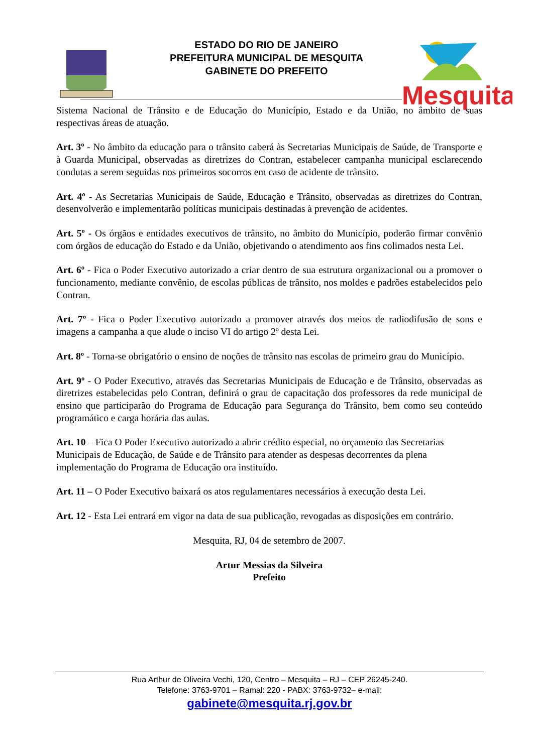ESTADO DO RIO DE JANEIRO
PREFEITURA MUNICIPAL DE MESQUITA
GABINETE DO PREFEITO
Mesquita
Sistema Nacional de Trânsito e de Educação do Município, Estado e da União, no âmbito de suas respectivas áreas de atuação.
Art. 3º - No âmbito da educação para o trânsito caberá às Secretarias Municipais de Saúde, de Transporte e à Guarda Municipal, observadas as diretrizes do Contran, estabelecer campanha municipal esclarecendo condutas a serem seguidas nos primeiros socorros em caso de acidente de trânsito.
Art. 4º - As Secretarias Municipais de Saúde, Educação e Trânsito, observadas as diretrizes do Contran, desenvolverão e implementarão políticas municipais destinadas à prevenção de acidentes.
Art. 5º - Os órgãos e entidades executivos de trânsito, no âmbito do Município, poderão firmar convênio com órgãos de educação do Estado e da União, objetivando o atendimento aos fins colimados nesta Lei.
Art. 6º - Fica o Poder Executivo autorizado a criar dentro de sua estrutura organizacional ou a promover o funcionamento, mediante convênio, de escolas públicas de trânsito, nos moldes e padrões estabelecidos pelo Contran.
Art. 7º - Fica o Poder Executivo autorizado a promover através dos meios de radiodifusão de sons e imagens a campanha a que alude o inciso VI do artigo 2º desta Lei.
Art. 8º - Torna-se obrigatório o ensino de noções de trânsito nas escolas de primeiro grau do Município.
Art. 9º - O Poder Executivo, através das Secretarias Municipais de Educação e de Trânsito, observadas as diretrizes estabelecidas pelo Contran, definirá o grau de capacitação dos professores da rede municipal de ensino que participarão do Programa de Educação para Segurança do Trânsito, bem como seu conteúdo programático e carga horária das aulas.
Art. 10 – Fica O Poder Executivo autorizado a abrir crédito especial, no orçamento das Secretarias Municipais de Educação, de Saúde e de Trânsito para atender as despesas decorrentes da plena implementação do Programa de Educação ora instituído.
Art. 11 – O Poder Executivo baixará os atos regulamentares necessários à execução desta Lei.
Art. 12 - Esta Lei entrará em vigor na data de sua publicação, revogadas as disposições em contrário.
Mesquita, RJ, 04 de setembro de 2007.
Artur Messias da Silveira
Prefeito
Rua Arthur de Oliveira Vechi, 120, Centro – Mesquita – RJ – CEP 26245-240.
Telefone: 3763-9701 – Ramal: 220 - PABX: 3763-9732– e-mail:
gabinete@mesquita.rj.gov.br